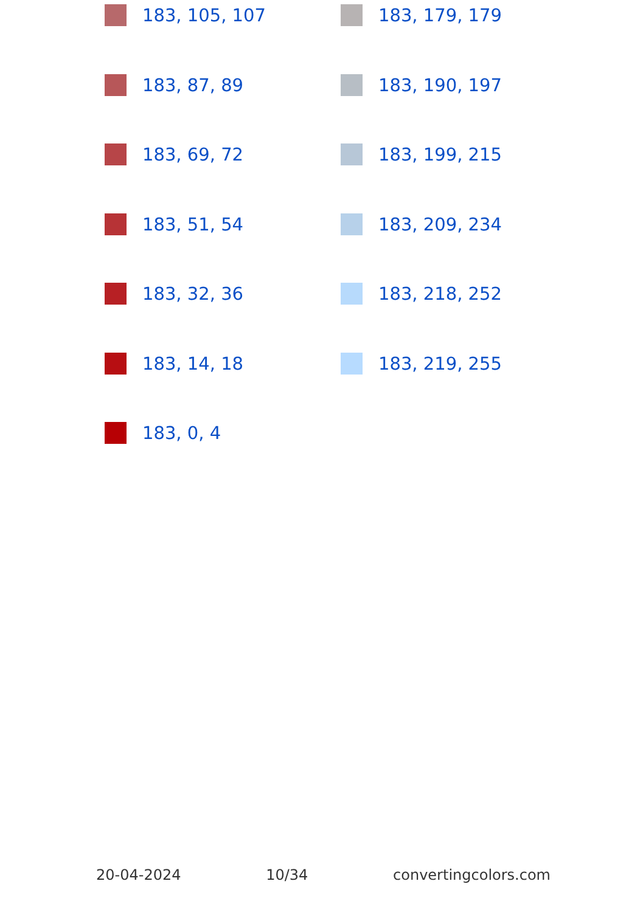183, 105, 107 183, 179, 179
183, 87, 89 183, 190, 197
183, 69, 72 183, 199, 215
183, 51, 54 183, 209, 234
183, 32, 36 183, 218, 252
183, 14, 18 183, 219, 255
183, 0, 4
20-04-2024 10/34 convertingcolors.com